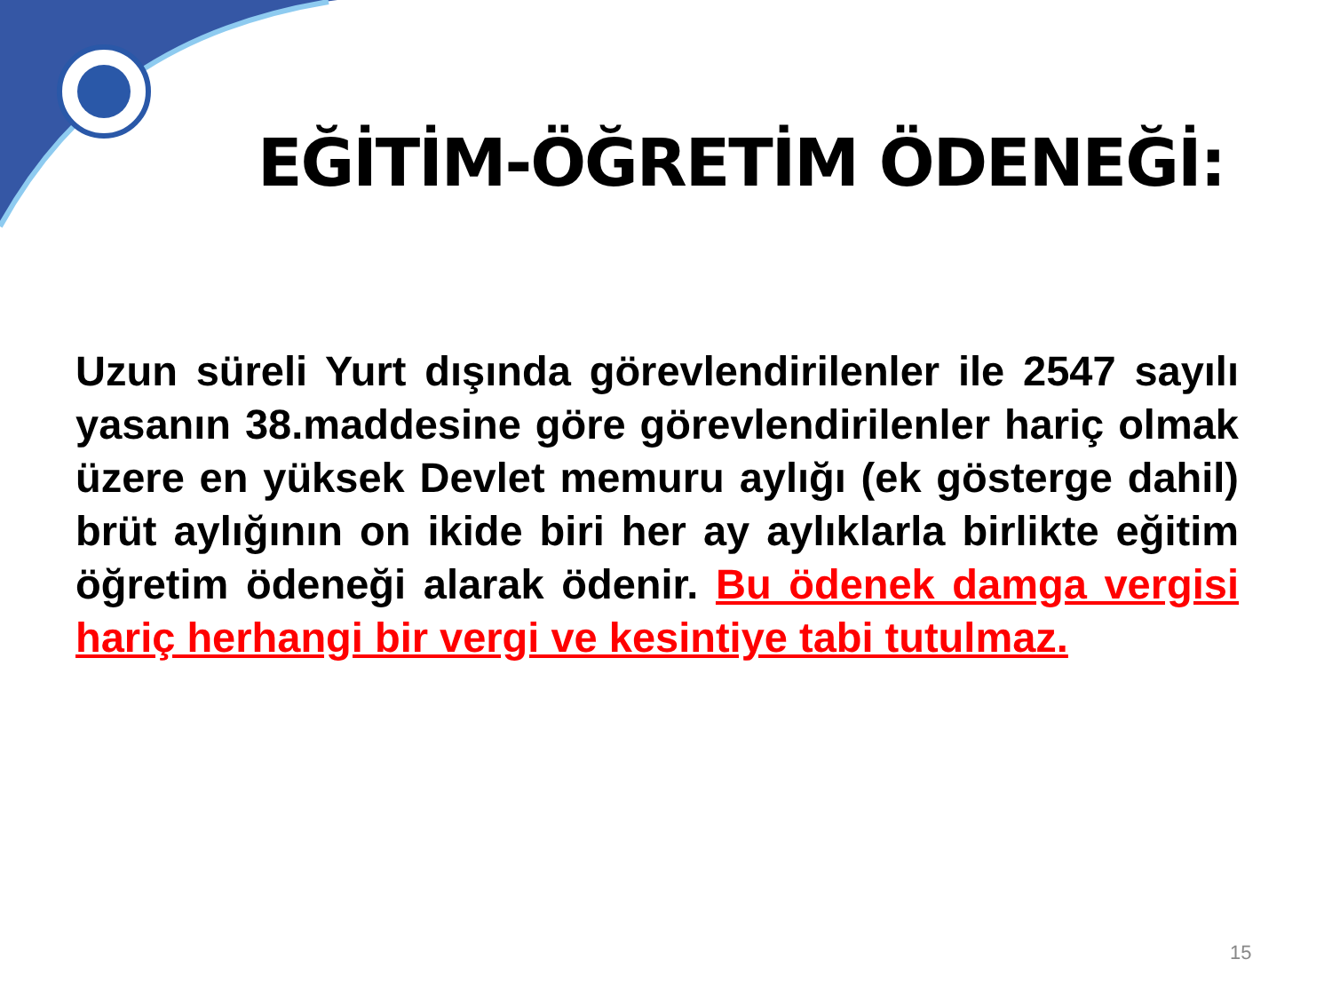EĞİTİM-ÖĞRETİM ÖDENEĞİ:
Uzun süreli Yurt dışında görevlendirilenler ile 2547 sayılı yasanın 38.maddesine göre görevlendirilenler hariç olmak üzere en yüksek Devlet memuru aylığı (ek gösterge dahil) brüt aylığının on ikide biri her ay aylıklarla birlikte eğitim öğretim ödeneği alarak ödenir. Bu ödenek damga vergisi hariç herhangi bir vergi ve kesintiye tabi tutulmaz.
15